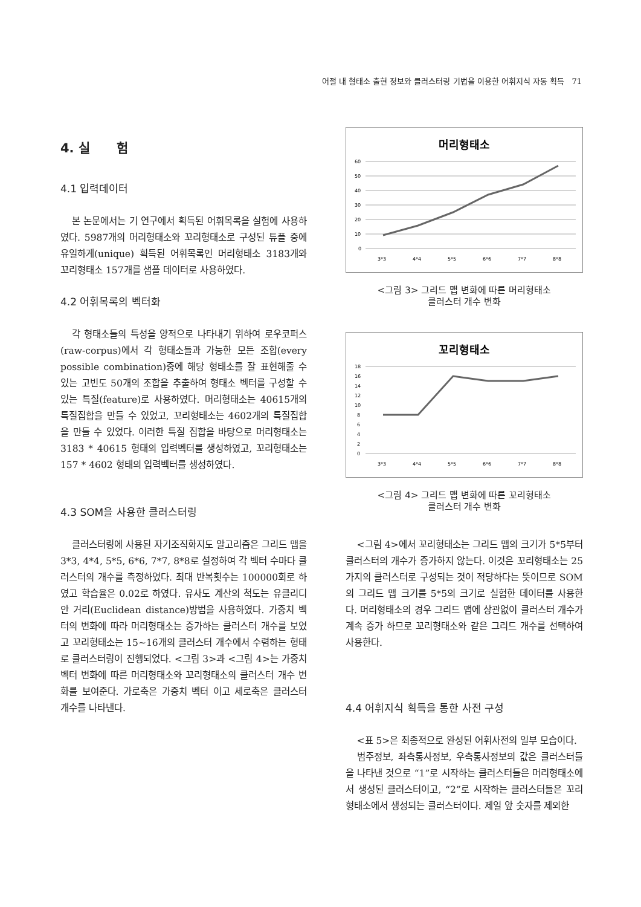어절 내 형태소 출현 정보와 클러스터링 기법을 이용한 어휘지식 자동 획득 71
4. 실 험
4.1 입력데이터
본 논문에서는 기 연구에서 획득된 어휘목록을 실험에 사용하였다. 5987개의 머리형태소와 꼬리형태소로 구성된 튜플 중에 유일하게(unique) 획득된 어휘목록인 머리형태소 3183개와 꼬리형태소 157개를 샘플 데이터로 사용하였다.
4.2 어휘목록의 벡터화
각 형태소들의 특성을 양적으로 나타내기 위하여 로우코퍼스(raw-corpus)에서 각 형태소들과 가능한 모든 조합(every possible combination)중에 해당 형태소를 잘 표현해줄 수 있는 고빈도 50개의 조합을 추출하여 형태소 벡터를 구성할 수 있는 특질(feature)로 사용하였다. 머리형태소는 40615개의 특질집합을 만들 수 있었고, 꼬리형태소는 4602개의 특질집합을 만들 수 있었다. 이러한 특질 집합을 바탕으로 머리형태소는 3183 * 40615 형태의 입력벡터를 생성하였고, 꼬리형태소는 157 * 4602 형태의 입력벡터를 생성하였다.
4.3 SOM을 사용한 클러스터링
클러스터링에 사용된 자기조직화지도 알고리즘은 그리드 맵을 3*3, 4*4, 5*5, 6*6, 7*7, 8*8로 설정하여 각 벡터 수마다 클러스터의 개수를 측정하였다. 최대 반복횟수는 100000회로 하였고 학습율은 0.02로 하였다. 유사도 계산의 척도는 유클리디안 거리(Euclidean distance)방법을 사용하였다. 가중치 벡터의 변화에 따라 머리형태소는 증가하는 클러스터 개수를 보였고 꼬리형태소는 15~16개의 클러스터 개수에서 수렴하는 형태로 클러스터링이 진행되었다. <그림 3>과 <그림 4>는 가중치 벡터 변화에 따른 머리형태소와 꼬리형태소의 클러스터 개수 변화를 보여준다. 가로축은 가중치 벡터 이고 세로축은 클러스터 개수를 나타낸다.
머리형태소
60
50
40
30
20
10
0
3*3
4*4
5*5
6*6
7*7
8*8
<그림 3> 그리드 맵 변화에 따른 머리형태소
클러스터 개수 변화
꼬리형태소
18
16
14
12
10
8
6
4
2
0
3*3
4*4
5*5
6*6
7*7
8*8
<그림 4> 그리드 맵 변화에 따른 꼬리형태소
클러스터 개수 변화
<그림 4>에서 꼬리형태소는 그리드 맵의 크기가 5*5부터 클러스터의 개수가 증가하지 않는다. 이것은 꼬리형태소는 25가지의 클러스터로 구성되는 것이 적당하다는 뜻이므로 SOM의 그리드 맵 크기를 5*5의 크기로 실험한 데이터를 사용한다. 머리형태소의 경우 그리드 맵에 상관없이 클러스터 개수가 계속 증가 하므로 꼬리형태소와 같은 그리드 개수를 선택하여 사용한다.
4.4 어휘지식 획득을 통한 사전 구성
<표 5>은 최종적으로 완성된 어휘사전의 일부 모습이다.
범주정보, 좌측통사정보, 우측통사정보의 값은 클러스터들을 나타낸 것으로 “1”로 시작하는 클러스터들은 머리형태소에서 생성된 클러스터이고, “2”로 시작하는 클러스터들은 꼬리형태소에서 생성되는 클러스터이다. 제일 앞 숫자를 제외한